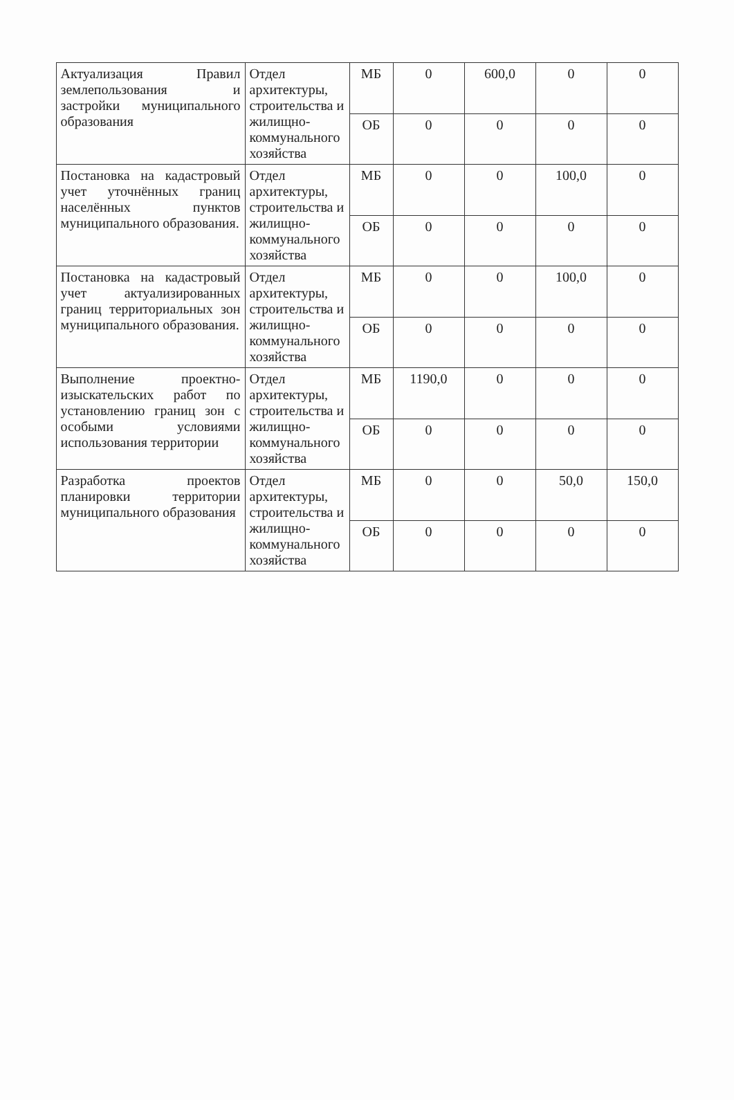| Актуализация Правил землепользования и застройки муниципального образования | Отдел архитектуры, строительства и жилищно-коммунального хозяйства | МБ | 0 | 600,0 | 0 | 0 |
| | | ОБ | 0 | 0 | 0 | 0 |
| Постановка на кадастровый учет уточнённых границ населённых пунктов муниципального образования. | Отдел архитектуры, строительства и жилищно-коммунального хозяйства | МБ | 0 | 0 | 100,0 | 0 |
| | | ОБ | 0 | 0 | 0 | 0 |
| Постановка на кадастровый учет актуализированных границ территориальных зон муниципального образования. | Отдел архитектуры, строительства и жилищно-коммунального хозяйства | МБ | 0 | 0 | 100,0 | 0 |
| | | ОБ | 0 | 0 | 0 | 0 |
| Выполнение проектно-изыскательских работ по установлению границ зон с особыми условиями использования территории | Отдел архитектуры, строительства и жилищно-коммунального хозяйства | МБ | 1190,0 | 0 | 0 | 0 |
| | | ОБ | 0 | 0 | 0 | 0 |
| Разработка проектов планировки территории муниципального образования | Отдел архитектуры, строительства и жилищно-коммунального хозяйства | МБ | 0 | 0 | 50,0 | 150,0 |
| | | ОБ | 0 | 0 | 0 | 0 |